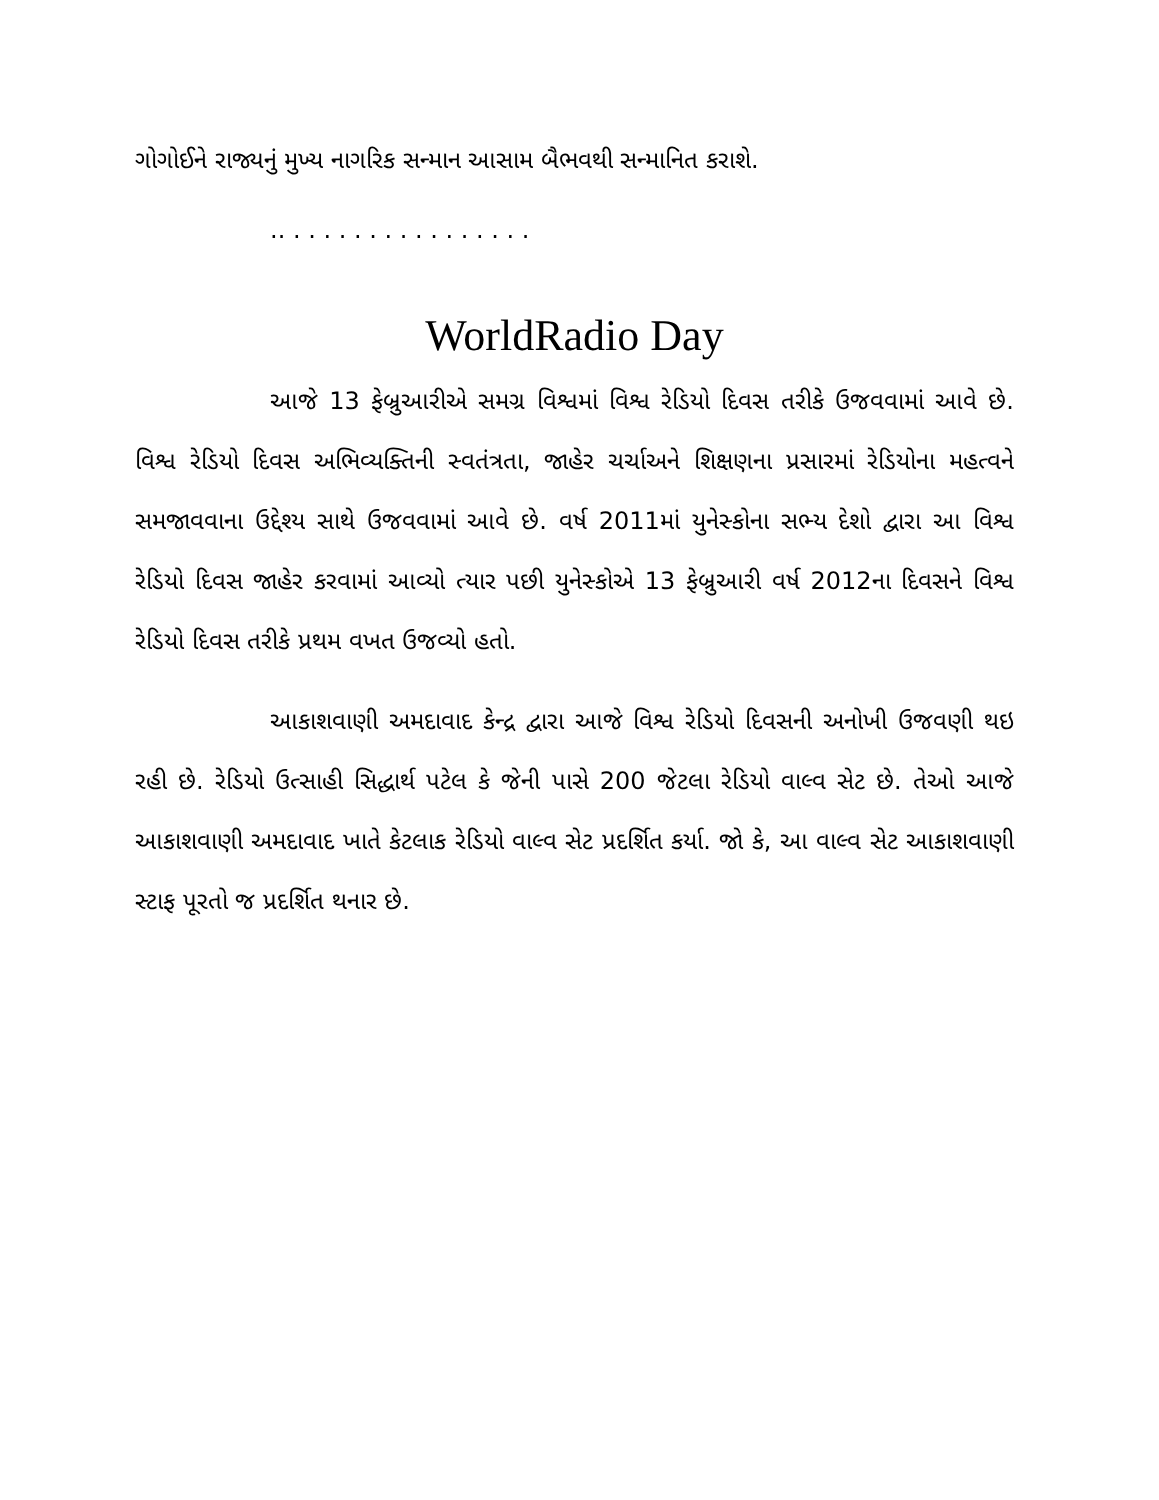ગોગોઈને રાજ્યનું મુખ્ય નાગરિક સન્માન આસામ બૈભવથી સન્માનિત કરાશે.
.. . . . . . . . . . . . . . . . .
WorldRadio Day
આજે 13 ફેબ્રુઆરીએ સમગ્ર વિશ્વમાં વિશ્વ રેડિયો દિવસ તરીકે ઉજવવામાં આવે છે. વિશ્વ રેડિયો દિવસ અભિવ્યક્તિની સ્વતંત્રતા, જાહેર ચર્ચાઅને શિક્ષણના પ્રસારમાં રેડિયોના મહત્વને સમજાવવાના ઉદ્દેશ્ય સાથે ઉજવવામાં આવે છે. વર્ષ 2011માં યુનેસ્કોના સભ્ય દેશો દ્વારા આ વિશ્વ રેડિયો દિવસ જાહેર કરવામાં આવ્યો ત્યાર પછી યુનેસ્કોએ 13 ફેબ્રુઆરી વર્ષ 2012ના દિવસને વિશ્વ રેડિયો દિવસ તરીકે પ્રથમ વખત ઉજવ્યો હતો.
આકાશવાણી અમદાવાદ કેન્દ્ર દ્વારા આજે વિશ્વ રેડિયો દિવસની અનોખી ઉજવણી થઇ રહી છે. રેડિયો ઉત્સાહી સિદ્ધાર્થ પટેલ કે જેની પાસે 200 જેટલા રેડિયો વાલ્વ સેટ છે. તેઓ આજે આકાશવાણી અમદાવાદ ખાતે કેટલાક રેડિયો વાલ્વ સેટ પ્રદર્શિત કર્યા. જો કે, આ વાલ્વ સેટ આકાશવાણી સ્ટાફ પૂરતો જ પ્રદર્શિત થનાર છે.